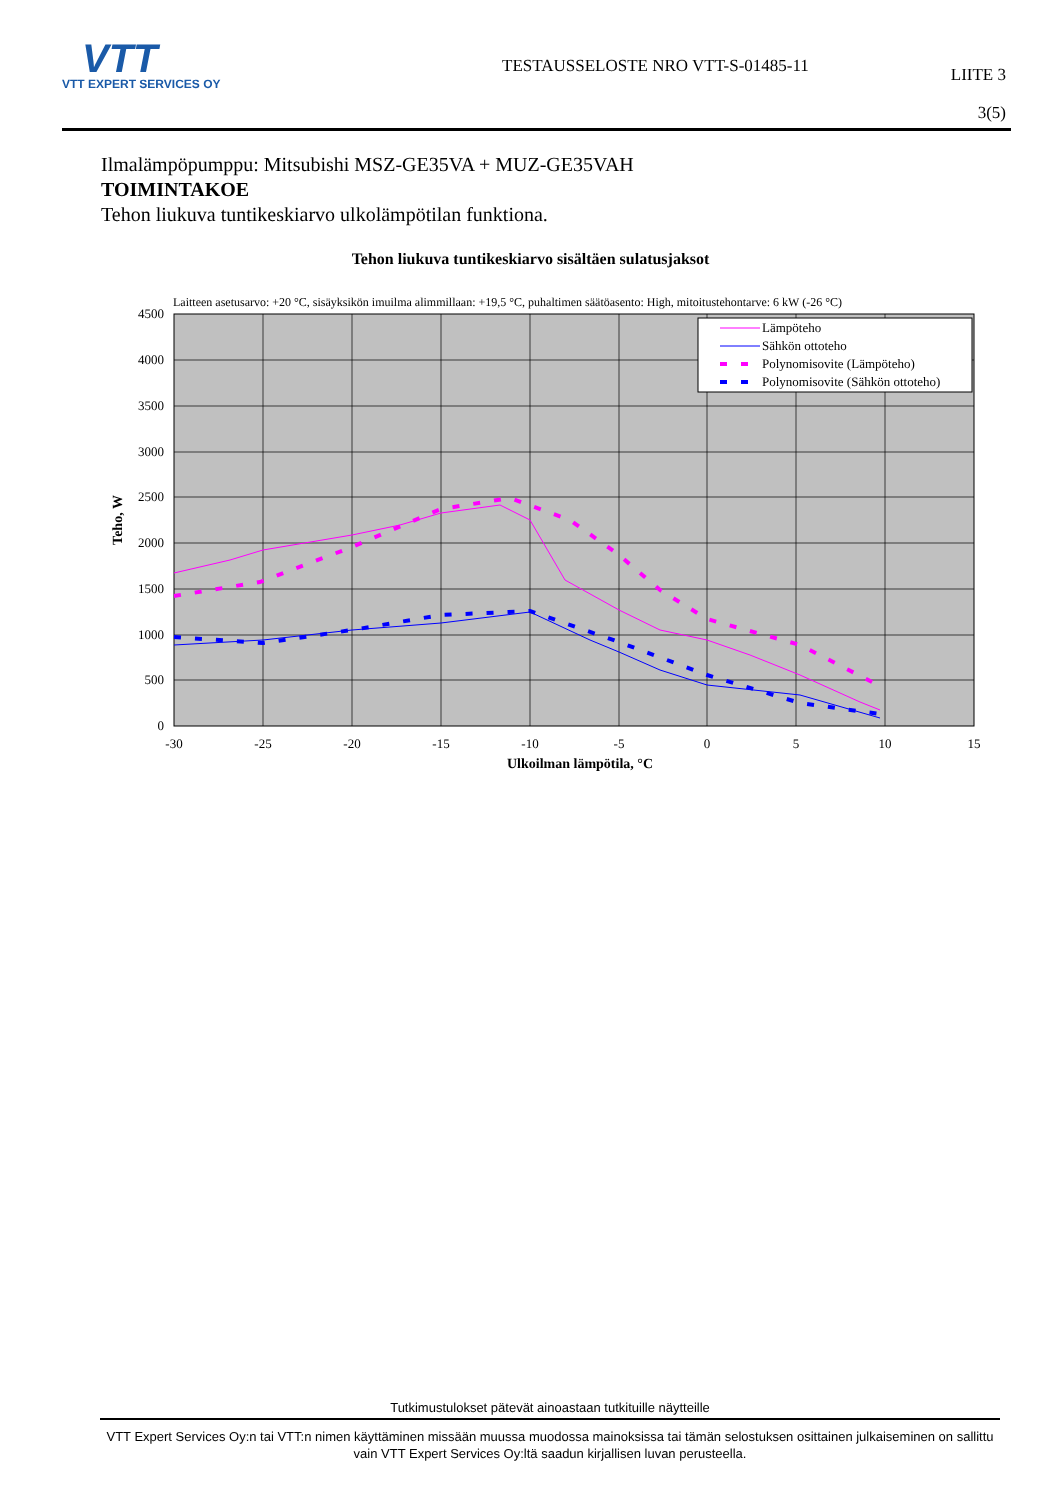VTT
VTT EXPERT SERVICES OY
TESTAUSSELOSTE NRO VTT-S-01485-11
LIITE 3
3(5)
Ilmalämpöpumppu: Mitsubishi MSZ-GE35VA + MUZ-GE35VAH
TOIMINTAKOE
Tehon liukuva tuntikeskiarvo ulkolämpötilan funktiona.
Tehon liukuva tuntikeskiarvo sisältäen sulatusjaksot
Laitteen asetusarvo: +20 °C, sisäyksikön imuilma alimmillaan: +19,5 °C, puhaltimen säätöasento: High, mitoitustehontarve: 6 kW (-26 °C)
0
500
1000
1500
2000
2500
3000
3500
4000
4500
-30
-25
-20
-15
-10
-5
0
5
10
15
Ulkoilman lämpötila, °C
Teho, W
Lämpöteho
Sähkön ottoteho
Polynomisovite (Lämpöteho)
Polynomisovite (Sähkön ottoteho)
Tutkimustulokset pätevät ainoastaan tutkituille näytteille
VTT Expert Services Oy:n tai VTT:n nimen käyttäminen missään muussa muodossa mainoksissa tai tämän selostuksen osittainen julkaiseminen on sallittu vain VTT Expert Services Oy:ltä saadun kirjallisen luvan perusteella.